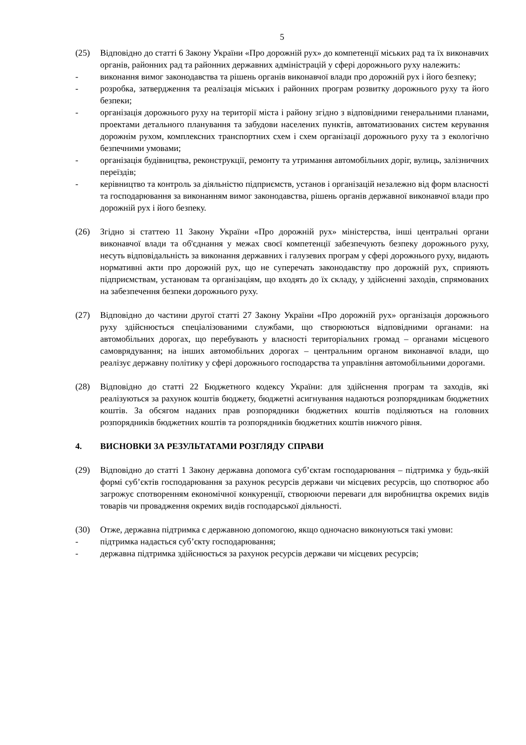5
(25) Відповідно до статті 6 Закону України «Про дорожній рух» до компетенції міських рад та їх виконавчих органів, районних рад та районних державних адміністрацій у сфері дорожнього руху належить:
- виконання вимог законодавства та рішень органів виконавчої влади про дорожній рух і його безпеку;
- розробка, затвердження та реалізація міських і районних програм розвитку дорожнього руху та його безпеки;
- організація дорожнього руху на території міста і району згідно з відповідними генеральними планами, проектами детального планування та забудови населених пунктів, автоматизованих систем керування дорожнім рухом, комплексних транспортних схем і схем організації дорожнього руху та з екологічно безпечними умовами;
- організація будівництва, реконструкції, ремонту та утримання автомобільних доріг, вулиць, залізничних переїздів;
- керівництво та контроль за діяльністю підприємств, установ і організацій незалежно від форм власності та господарювання за виконанням вимог законодавства, рішень органів державної виконавчої влади про дорожній рух і його безпеку.
(26) Згідно зі статтею 11 Закону України «Про дорожній рух» міністерства, інші центральні органи виконавчої влади та об'єднання у межах своєї компетенції забезпечують безпеку дорожнього руху, несуть відповідальність за виконання державних і галузевих програм у сфері дорожнього руху, видають нормативні акти про дорожній рух, що не суперечать законодавству про дорожній рух, сприяють підприємствам, установам та організаціям, що входять до їх складу, у здійсненні заходів, спрямованих на забезпечення безпеки дорожнього руху.
(27) Відповідно до частини другої статті 27 Закону України «Про дорожній рух» організація дорожнього руху здійснюється спеціалізованими службами, що створюються відповідними органами: на автомобільних дорогах, що перебувають у власності територіальних громад – органами місцевого самоврядування; на інших автомобільних дорогах – центральним органом виконавчої влади, що реалізує державну політику у сфері дорожнього господарства та управління автомобільними дорогами.
(28) Відповідно до статті 22 Бюджетного кодексу України: для здійснення програм та заходів, які реалізуються за рахунок коштів бюджету, бюджетні асигнування надаються розпорядникам бюджетних коштів. За обсягом наданих прав розпорядники бюджетних коштів поділяються на головних розпорядників бюджетних коштів та розпорядників бюджетних коштів нижчого рівня.
4. ВИСНОВКИ ЗА РЕЗУЛЬТАТАМИ РОЗГЛЯДУ СПРАВИ
(29) Відповідно до статті 1 Закону державна допомога суб’єктам господарювання – підтримка у будь-якій формі суб’єктів господарювання за рахунок ресурсів держави чи місцевих ресурсів, що спотворює або загрожує спотворенням економічної конкуренції, створюючи переваги для виробництва окремих видів товарів чи провадження окремих видів господарської діяльності.
(30) Отже, державна підтримка є державною допомогою, якщо одночасно виконуються такі умови:
- підтримка надається суб’єкту господарювання;
- державна підтримка здійснюється за рахунок ресурсів держави чи місцевих ресурсів;